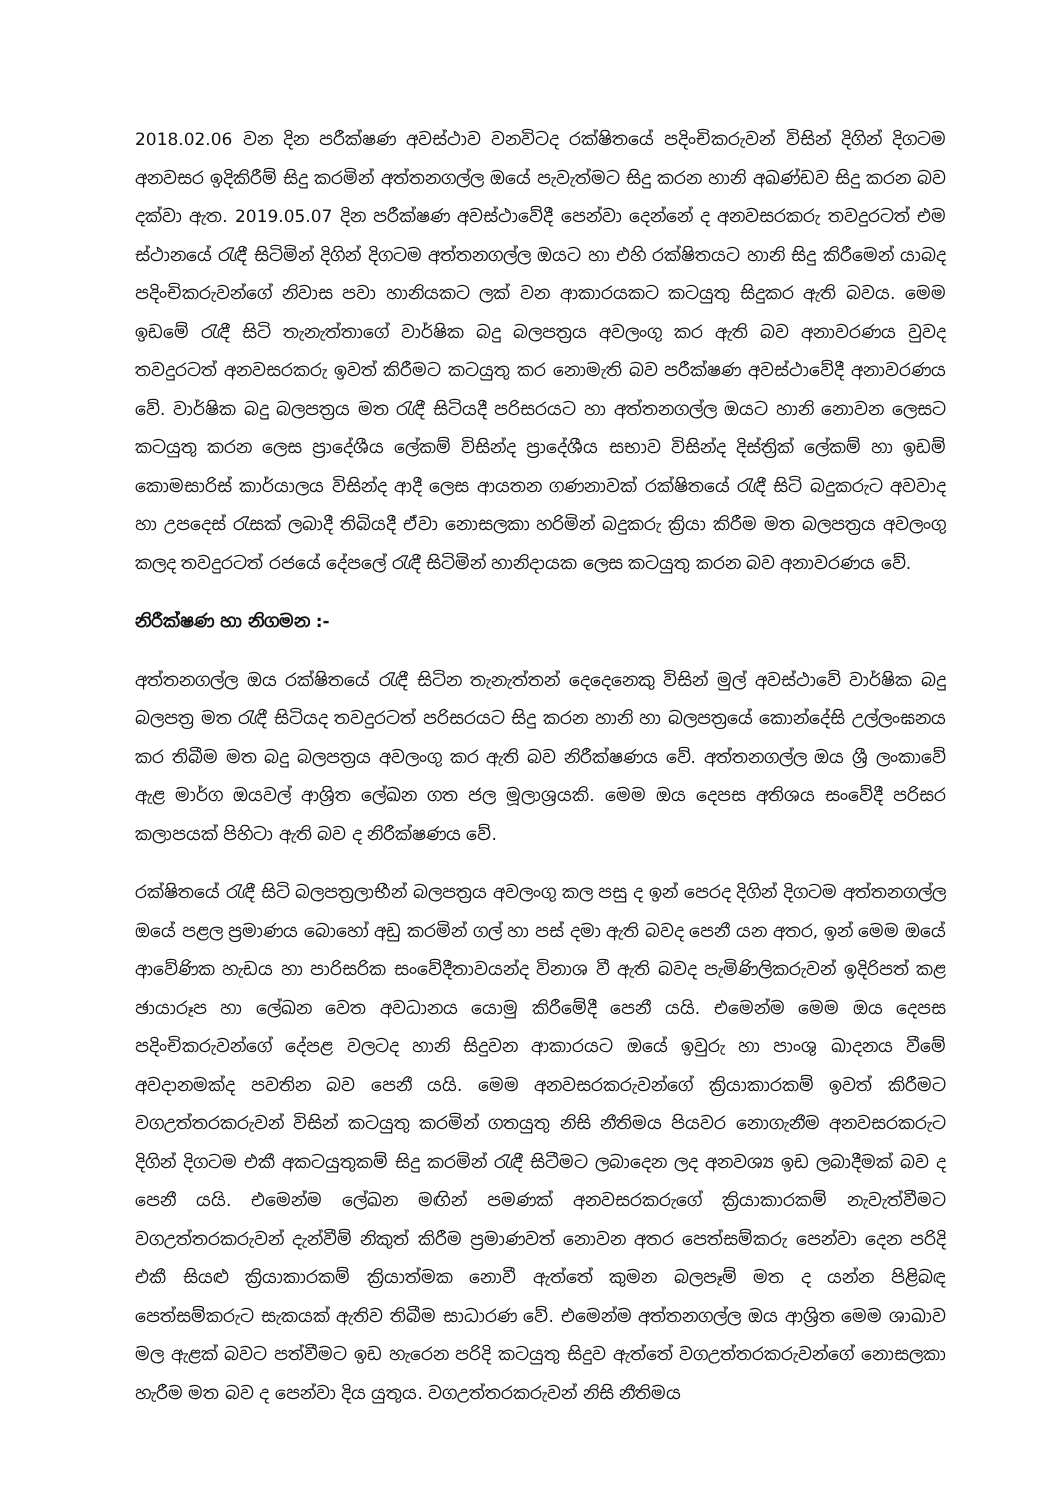2018.02.06 වන දින පරීක්ෂණ අවස්ථාව වනවිටද රක්ෂිතයේ පදිංචිකරුවන් විසින් දිගින් දිගටම අනවසර ඉදිකිරීම් සිදු කරමින් අත්තනගල්ල ඔයේ පැවැත්මට සිදු කරන හානි අඛණ්ඩව සිදු කරන බව දක්වා ඇත. 2019.05.07 දින පරීක්ෂණ අවස්ථාවේදී පෙන්වා දෙන්නේ ද අනවසරකරු තවදුරටත් එම ස්ථානයේ රැඳී සිටිමින් දිගින් දිගටම අත්තනගල්ල ඔයට හා එහි රක්ෂිතයට හානි සිදු කිරීමෙන් යාබද පදිංචිකරුවන්ගේ නිවාස පවා හානියකට ලක් වන ආකාරයකට කටයුතු සිදුකර ඇති බවය. මෙම ඉඩමේ රැඳී සිටි තැනැත්තාගේ වාර්ෂික බදු බලපත්‍රය අවලංගු කර ඇති බව අනාවරණය වුවද තවදුරටත් අනවසරකරු ඉවත් කිරීමට කටයුතු කර නොමැති බව පරීක්ෂණ අවස්ථාවේදී අනාවරණය වේ. වාර්ෂික බදු බලපත්‍රය මත රැඳී සිටියදී පරිසරයට හා අත්තනගල්ල ඔයට හානි නොවන ලෙසට කටයුතු කරන ලෙස ප්‍රාදේශීය ලේකම් විසින්ද ප්‍රාදේශීය සභාව විසින්ද දිස්ත්‍රික් ලේකම් හා ඉඩම් කොමසාරිස් කාර්යාලය විසින්ද ආදී ලෙස ආයතන ගණනාවක් රක්ෂිතයේ රැඳී සිටි බදුකරුට අවවාද හා උපදෙස් රැසක් ලබාදී තිබියදී ඒවා නොසලකා හරිමින් බදුකරු ක්‍රියා කිරීම මත බලපත්‍රය අවලංගු කලද තවදුරටත් රජයේ දේපලේ රැඳී සිටිමින් හානිදායක ලෙස කටයුතු කරන බව අනාවරණය වේ.
නිරීක්ෂණ හා නිගමන :-
අත්තනගල්ල ඔය රක්ෂිතයේ රැඳී සිටින තැනැත්තන් දෙදෙනෙකු විසින් මුල් අවස්ථාවේ වාර්ෂික බදු බලපත්‍ර මත රැඳී සිටියද තවදුරටත් පරිසරයට සිදු කරන හානි හා බලපත්‍රයේ කොන්දේසි උල්ලංඝනය කර තිබීම මත බදු බලපත්‍රය අවලංගු කර ඇති බව නිරීක්ෂණය වේ. අත්තනගල්ල ඔය ශ්‍රී ලංකාවේ ඇළ මාර්ග ඔයවල් ආශ්‍රිත ලේඛන ගත ජල මූලාශ්‍රයකි. මෙම ඔය දෙපස අතිශය සංවේදී පරිසර කලාපයක් පිහිටා ඇති බව ද නිරීක්ෂණය වේ.
රක්ෂිතයේ රැඳී සිටි බලපත්‍රලාභීන් බලපත්‍රය අවලංගු කල පසු ද ඉන් පෙරද දිගින් දිගටම අත්තනගල්ල ඔයේ පළල ප්‍රමාණය බොහෝ අඩු කරමින් ගල් හා පස් දමා ඇති බවද පෙනී යන අතර, ඉන් මෙම ඔයේ ආවේණික හැඩය හා පාරිසරික සංවේදීතාවයන්ද විනාශ වී ඇති බවද පැමිණිලිකරුවන් ඉදිරිපත් කළ ඡායාරූප හා ලේඛන වෙත අවධානය යොමු කිරීමේදී පෙනී යයි. එමෙන්ම මෙම ඔය දෙපස පදිංචිකරුවන්ගේ දේපළ වලටද හානි සිදුවන ආකාරයට ඔයේ ඉවුරු හා පාංශු ඛාදනය වීමේ අවදානමක්ද පවතින බව පෙනී යයි. මෙම අනවසරකරුවන්ගේ ක්‍රියාකාරකම් ඉවත් කිරීමට වගඋත්තරකරුවන් විසින් කටයුතු කරමින් ගතයුතු නිසි නීතිමය පියවර නොගැනීම අනවසරකරුට දිගින් දිගටම එකී අකටයුතුකම් සිදු කරමින් රැඳී සිටීමට ලබාදෙන ලද අනවශ්‍ය ඉඩ ලබාදීමක් බව ද පෙනී යයි. එමෙන්ම ලේඛන මඟින් පමණක් අනවසරකරුගේ ක්‍රියාකාරකම් නැවැත්වීමට වගඋත්තරකරුවන් දැන්වීම් නිකුත් කිරීම ප්‍රමාණවත් නොවන අතර පෙත්සම්කරු පෙන්වා දෙන පරිදි එකී සියළු ක්‍රියාකාරකම් ක්‍රියාත්මක නොවී ඇත්තේ කුමන බලපෑම් මත ද යන්න පිළිබඳ පෙත්සම්කරුට සැකයක් ඇතිව තිබීම සාධාරණ වේ. එමෙන්ම අත්තනගල්ල ඔය ආශ්‍රිත මෙම ශාඛාව මල ඇළක් බවට පත්වීමට ඉඩ හැරෙන පරිදි කටයුතු සිදුව ඇත්තේ වගඋත්තරකරුවන්ගේ නොසලකා හැරීම මත බව ද පෙන්වා දිය යුතුය. වගඋත්තරකරුවන් නිසි නීතිමය